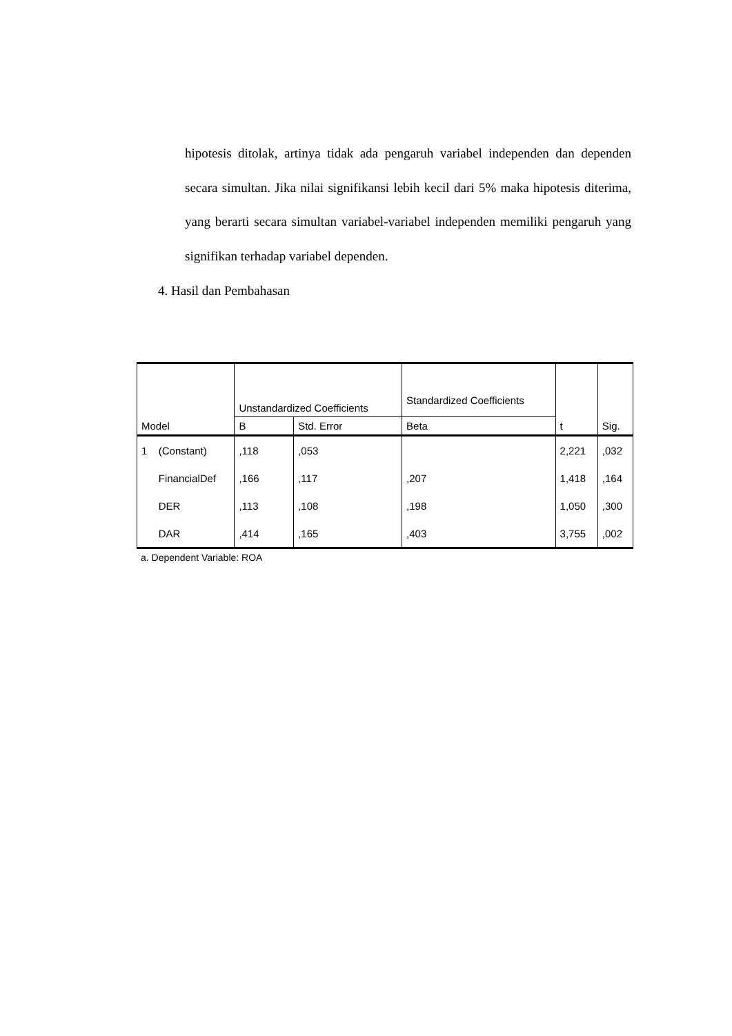hipotesis ditolak, artinya tidak ada pengaruh variabel independen dan dependen secara simultan. Jika nilai signifikansi lebih kecil dari 5% maka hipotesis diterima, yang berarti secara simultan variabel-variabel independen memiliki pengaruh yang signifikan terhadap variabel dependen.
4. Hasil dan Pembahasan
| Model | | Unstandardized Coefficients | | Standardized Coefficients | t | Sig. |
| --- | --- | --- | --- | --- | --- | --- |
| | | B | Std. Error | Beta | | |
| 1 | (Constant) | ,118 | ,053 | | 2,221 | ,032 |
| | FinancialDef | ,166 | ,117 | ,207 | 1,418 | ,164 |
| | DER | ,113 | ,108 | ,198 | 1,050 | ,300 |
| | DAR | ,414 | ,165 | ,403 | 3,755 | ,002 |
a. Dependent Variable: ROA